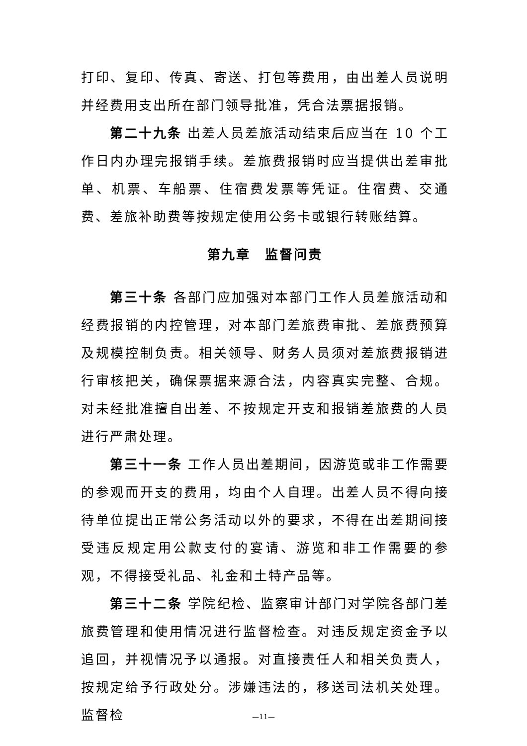打印、复印、传真、寄送、打包等费用，由出差人员说明并经费用支出所在部门领导批准，凭合法票据报销。
第二十九条 出差人员差旅活动结束后应当在 10 个工作日内办理完报销手续。差旅费报销时应当提供出差审批单、机票、车船票、住宿费发票等凭证。住宿费、交通费、差旅补助费等按规定使用公务卡或银行转账结算。
第九章　监督问责
第三十条 各部门应加强对本部门工作人员差旅活动和经费报销的内控管理，对本部门差旅费审批、差旅费预算及规模控制负责。相关领导、财务人员须对差旅费报销进行审核把关，确保票据来源合法，内容真实完整、合规。对未经批准擅自出差、不按规定开支和报销差旅费的人员进行严肃处理。
第三十一条 工作人员出差期间，因游览或非工作需要的参观而开支的费用，均由个人自理。出差人员不得向接待单位提出正常公务活动以外的要求，不得在出差期间接受违反规定用公款支付的宴请、游览和非工作需要的参观，不得接受礼品、礼金和土特产品等。
第三十二条 学院纪检、监察审计部门对学院各部门差旅费管理和使用情况进行监督检查。对违反规定资金予以追回，并视情况予以通报。对直接责任人和相关负责人，按规定给予行政处分。涉嫌违法的，移送司法机关处理。监督检
—11—